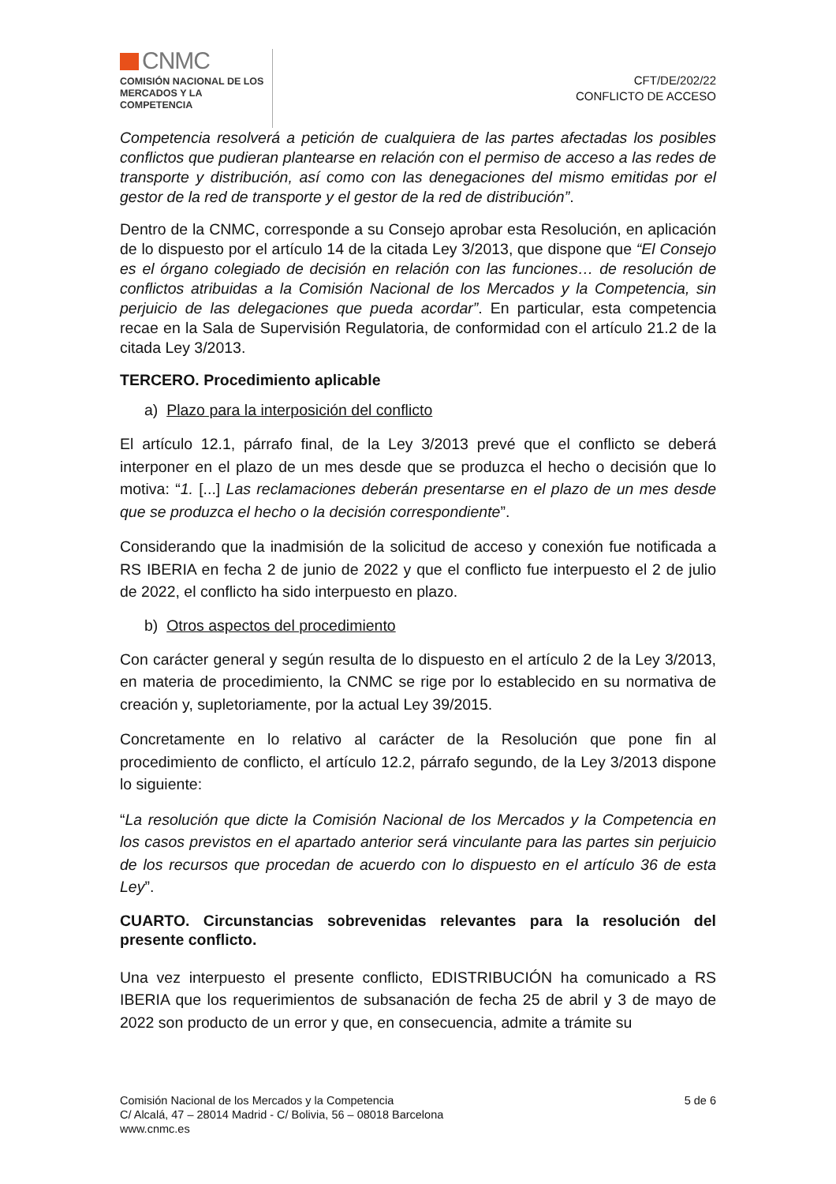CNMC
COMISIÓN NACIONAL DE LOS
MERCADOS Y LA COMPETENCIA
CFT/DE/202/22
CONFLICTO DE ACCESO
Competencia resolverá a petición de cualquiera de las partes afectadas los posibles conflictos que pudieran plantearse en relación con el permiso de acceso a las redes de transporte y distribución, así como con las denegaciones del mismo emitidas por el gestor de la red de transporte y el gestor de la red de distribución”.
Dentro de la CNMC, corresponde a su Consejo aprobar esta Resolución, en aplicación de lo dispuesto por el artículo 14 de la citada Ley 3/2013, que dispone que “El Consejo es el órgano colegiado de decisión en relación con las funciones… de resolución de conflictos atribuidas a la Comisión Nacional de los Mercados y la Competencia, sin perjuicio de las delegaciones que pueda acordar”. En particular, esta competencia recae en la Sala de Supervisión Regulatoria, de conformidad con el artículo 21.2 de la citada Ley 3/2013.
TERCERO. Procedimiento aplicable
a) Plazo para la interposición del conflicto
El artículo 12.1, párrafo final, de la Ley 3/2013 prevé que el conflicto se deberá interponer en el plazo de un mes desde que se produzca el hecho o decisión que lo motiva: “1. [...] Las reclamaciones deberán presentarse en el plazo de un mes desde que se produzca el hecho o la decisión correspondiente”.
Considerando que la inadmisión de la solicitud de acceso y conexión fue notificada a RS IBERIA en fecha 2 de junio de 2022 y que el conflicto fue interpuesto el 2 de julio de 2022, el conflicto ha sido interpuesto en plazo.
b) Otros aspectos del procedimiento
Con carácter general y según resulta de lo dispuesto en el artículo 2 de la Ley 3/2013, en materia de procedimiento, la CNMC se rige por lo establecido en su normativa de creación y, supletoriamente, por la actual Ley 39/2015.
Concretamente en lo relativo al carácter de la Resolución que pone fin al procedimiento de conflicto, el artículo 12.2, párrafo segundo, de la Ley 3/2013 dispone lo siguiente:
“La resolución que dicte la Comisión Nacional de los Mercados y la Competencia en los casos previstos en el apartado anterior será vinculante para las partes sin perjuicio de los recursos que procedan de acuerdo con lo dispuesto en el artículo 36 de esta Ley”.
CUARTO. Circunstancias sobrevenidas relevantes para la resolución del presente conflicto.
Una vez interpuesto el presente conflicto, EDISTRIBUCIÓN ha comunicado a RS IBERIA que los requerimientos de subsanación de fecha 25 de abril y 3 de mayo de 2022 son producto de un error y que, en consecuencia, admite a trámite su
Comisión Nacional de los Mercados y la Competencia
C/ Alcalá, 47 – 28014 Madrid - C/ Bolivia, 56 – 08018 Barcelona
www.cnmc.es
5 de 6